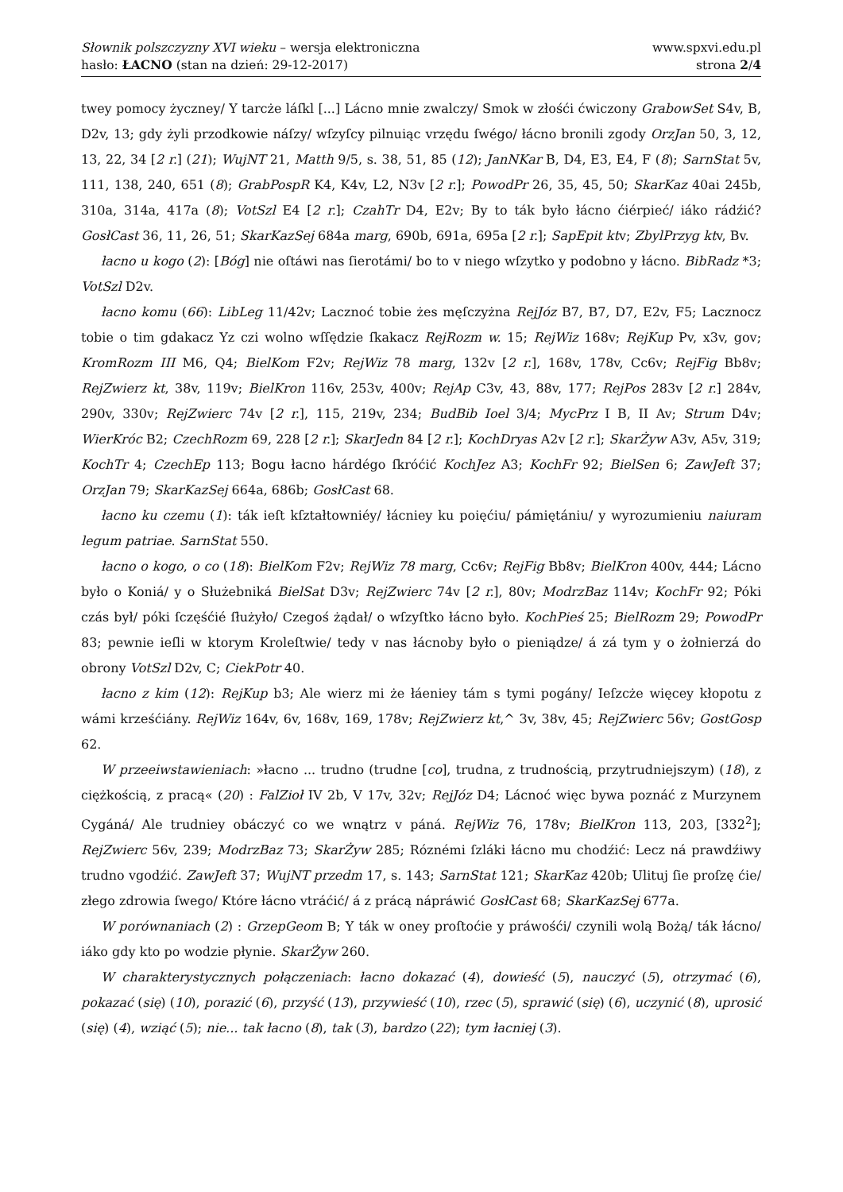Słownik polszczyzny XVI wieku – wersja elektroniczna
hasło: ŁACNO (stan na dzień: 29-12-2017)
www.spxvi.edu.pl
strona 2/4
twey pomocy życzney/ Y tarcże láſkl [...] Lácno mnie zwalczy/ Smok w złośći ćwiczony GrabowSet S4v, B, D2v, 13; gdy żyli przodkowie náſzy/ wſzyſcy pilnuiąc vrzędu ſwégo/ łácno bronili zgody OrzJan 50, 3, 12, 13, 22, 34 [2 r.] (21); WujNT 21, Matth 9/5, s. 38, 51, 85 (12); JanNKar B, D4, E3, E4, F (8); SarnStat 5v, 111, 138, 240, 651 (8); GrabPospR K4, K4v, L2, N3v [2 r.]; PowodPr 26, 35, 45, 50; SkarKaz 40ai 245b, 310a, 314a, 417a (8); VotSzl E4 [2 r.]; CzahTr D4, E2v; By to ták było łácno ćiérpieć/ iáko rádźić? GosłCast 36, 11, 26, 51; SkarKazSej 684a marg, 690b, 691a, 695a [2 r.]; SapEpit ktv; ZbylPrzyg ktv, Bv.
łacno u kogo (2): [Bóg] nie oſtáwi nas ſierotámi/ bo to v niego wſzytko y podobno y łácno. BibRadz *3; VotSzl D2v.
łacno komu (66): LibLeg 11/42v; Lacznoć tobie żes męſczyżna RejJóz B7, B7, D7, E2v, F5; Lacznocz tobie o tim gdakacz Yz czi wolno wſſędzie ſkakacz RejRozm w. 15; RejWiz 168v; RejKup Pv, x3v, gov; KromRozm III M6, Q4; BielKom F2v; RejWiz 78 marg, 132v [2 r.], 168v, 178v, Cc6v; RejFig Bb8v; RejZwierz kt, 38v, 119v; BielKron 116v, 253v, 400v; RejAp C3v, 43, 88v, 177; RejPos 283v [2 r.] 284v, 290v, 330v; RejZwierc 74v [2 r.], 115, 219v, 234; BudBib Ioel 3/4; MycPrz I B, II Av; Strum D4v; WierKróc B2; CzechRozm 69, 228 [2 r.]; SkarJedn 84 [2 r.]; KochDryas A2v [2 r.]; SkarŻyw A3v, A5v, 319; KochTr 4; CzechEp 113; Bogu łacno hárdégo ſkróćić KochJez A3; KochFr 92; BielSen 6; ZawJeft 37; OrzJan 79; SkarKazSej 664a, 686b; GosłCast 68.
łacno ku czemu (1): ták ieſt kſztałtowniéy/ łácniey ku poięćiu/ pámiętániu/ y wyrozumieniu naiuram legum patriae. SarnStat 550.
łacno o kogo, o co (18): BielKom F2v; RejWiz 78 marg, Cc6v; RejFig Bb8v; BielKron 400v, 444; Lácno było o Koniá/ y o Służebniká BielSat D3v; RejZwierc 74v [2 r.], 80v; ModrzBaz 114v; KochFr 92; Póki czás był/ póki ſczęśćié ſłużyło/ Czegoś żądał/ o wſzyſtko łácno było. KochPieś 25; BielRozm 29; PowodPr 83; pewnie ieſli w ktorym Kroleſtwie/ tedy v nas łácnoby było o pieniądze/ á zá tym y o żołnierzá do obrony VotSzl D2v, C; CiekPotr 40.
łacno z kim (12): RejKup b3; Ale wierz mi że łáeniey tám s tymi pogány/ Ieſzcże więcey kłopotu z wámi krześćiány. RejWiz 164v, 6v, 168v, 169, 178v; RejZwierz kt,^ 3v, 38v, 45; RejZwierc 56v; GostGosp 62.
W przeeiwstawieniach: »łacno ... trudno (trudne [co], trudna, z trudnością, przytrudniejszym) (18), z ciężkością, z pracą« (20) : FalZioł IV 2b, V 17v, 32v; RejJóz D4; Lácnoć więc bywa poznáć z Murzynem Cygáná/ Ale trudniey obáczyć co we wnątrz v páná. RejWiz 76, 178v; BielKron 113, 203, [332<sup>2</sup>]; RejZwierc 56v, 239; ModrzBaz 73; SkarŻyw 285; Róznémi ſzláki łácno mu chodźić: Lecz ná prawdźiwy trudno vgodźić. ZawJeft 37; WujNT przedm 17, s. 143; SarnStat 121; SkarKaz 420b; Ulituj ſie proſzę ćie/ złego zdrowia ſwego/ Które łácno vtráćić/ á z prácą nápráwić GosłCast 68; SkarKazSej 677a.
W porównaniach (2) : GrzepGeom B; Y ták w oney proſtoćie y práwośći/ czynili wolą Bożą/ ták łácno/ iáko gdy kto po wodzie płynie. SkarŻyw 260.
W charakterystycznych połączeniach: łacno dokazać (4), dowieść (5), nauczyć (5), otrzymać (6), pokazać (się) (10), porazić (6), przyść (13), przywieść (10), rzec (5), sprawić (się) (6), uczynić (8), uprosić (się) (4), wziąć (5); nie... tak łacno (8), tak (3), bardzo (22); tym łacniej (3).